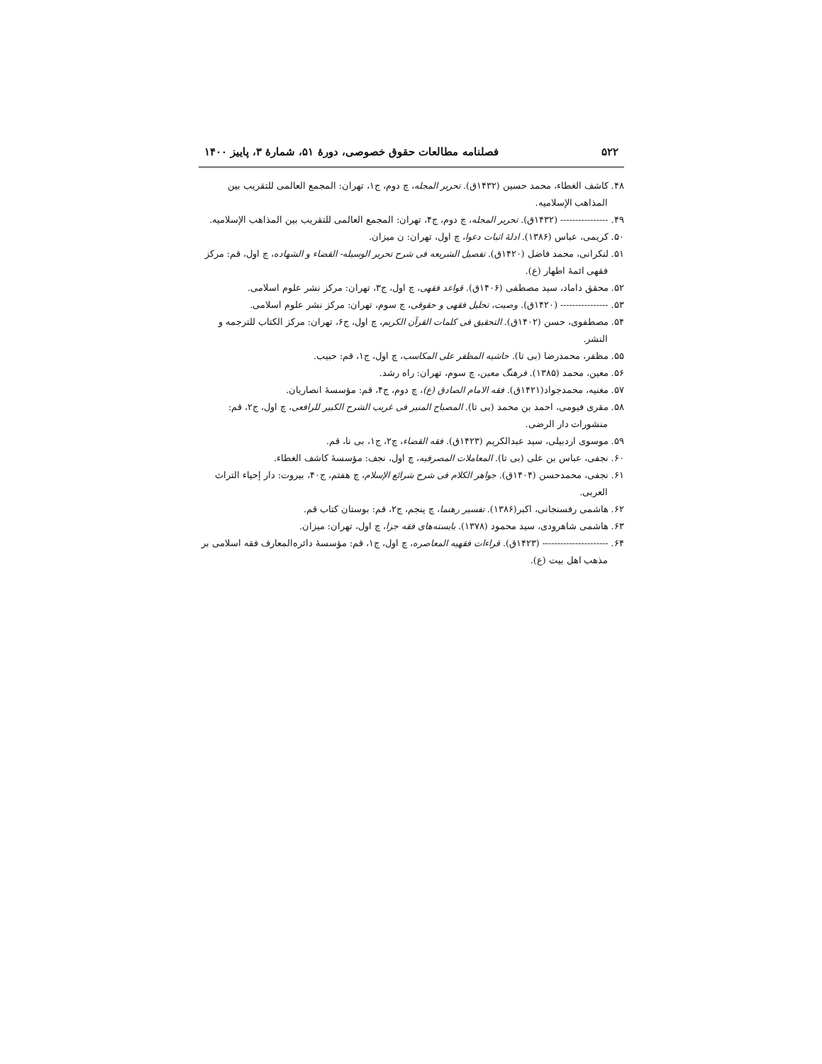۵۲۲ فصلنامه مطالعات حقوق خصوصی، دورۀ ۵۱، شمارۀ ۳، پاییز ۱۴۰۰
۴۸. کاشف الغطاء، محمد حسین (۱۴۳۲ق). تحریر المجله، چ دوم، ج۱، تهران: المجمع العالمی للتقریب بین المذاهب الإسلامیه.
۴۹. ---------------- (۱۴۳۲ق). تحریر المجله، چ دوم، ج۴، تهران: المجمع العالمی للتقریب بین المذاهب الإسلامیه.
۵۰. کریمی، عباس (۱۳۸۶). ادلۀ اثبات دعوا، چ اول، تهران: ن میزان.
۵۱. لنکرانی، محمد فاضل (۱۴۲۰ق). تفصیل الشریعه فی شرح تحریر الوسیله- القضاء و الشهاده، چ اول، قم: مرکز فقهی ائمۀ اطهار (ع).
۵۲. محقق داماد، سید مصطفی (۱۴۰۶ق). قواعد فقهی، چ اول، ج۳، تهران: مرکز نشر علوم اسلامی.
۵۳. ---------------- (۱۴۲۰ق). وصیت، تحلیل فقهی و حقوقی، چ سوم، تهران: مرکز نشر علوم اسلامی.
۵۴. مصطفوی، حسن (۱۴۰۲ق). التحقیق فی کلمات القرآن الکریم، چ اول، ج۶، تهران: مرکز الکتاب للترجمه و النشر.
۵۵. مظفر، محمدرضا (بی تا). حاشیه المظفر علی المکاسب، چ اول، ج۱، قم: حبیب.
۵۶. معین، محمد (۱۳۸۵). فرهنگ معین، چ سوم، تهران: راه رشد.
۵۷. مغنیه، محمدجواد(۱۴۲۱ق). فقه الامام الصادق (ع)، چ دوم، ج۴، قم: مؤسسۀ انصاریان.
۵۸. مقری فیومی، احمد بن محمد (بی تا). المصباح المنیر فی غریب الشرح الکبیر للرافعی، چ اول، ج۲، قم: منشورات دار الرضی.
۵۹. موسوی اردبیلی، سید عبدالکریم (۱۴۲۳ق). فقه القضاء، چ۲، ج۱، بی نا، قم.
۶۰. نجفی، عباس بن علی (بی تا). المعاملات المصرفیه، چ اول، نجف: مؤسسۀ کاشف الغطاء.
۶۱. نجفی، محمدحسن (۱۴۰۴ق). جواهر الکلام فی شرح شرائع الإسلام، چ هفتم، ج۴۰، بیروت: دار إحیاء التراث العربی.
۶۲. هاشمی رفسنجانی، اکبر(۱۳۸۶). تفسیر رهنما، چ پنجم، ج۲، قم: بوستان کتاب قم.
۶۳. هاشمی شاهرودی، سید محمود (۱۳۷۸). بایسته‌های فقه جزا، چ اول، تهران: میزان.
۶۴. ---------------------- (۱۴۲۳ق). قراءات فقهیه المعاصره، چ اول، ج۱، قم: مؤسسۀ دائره‌المعارف فقه اسلامی بر مذهب اهل بیت (ع).